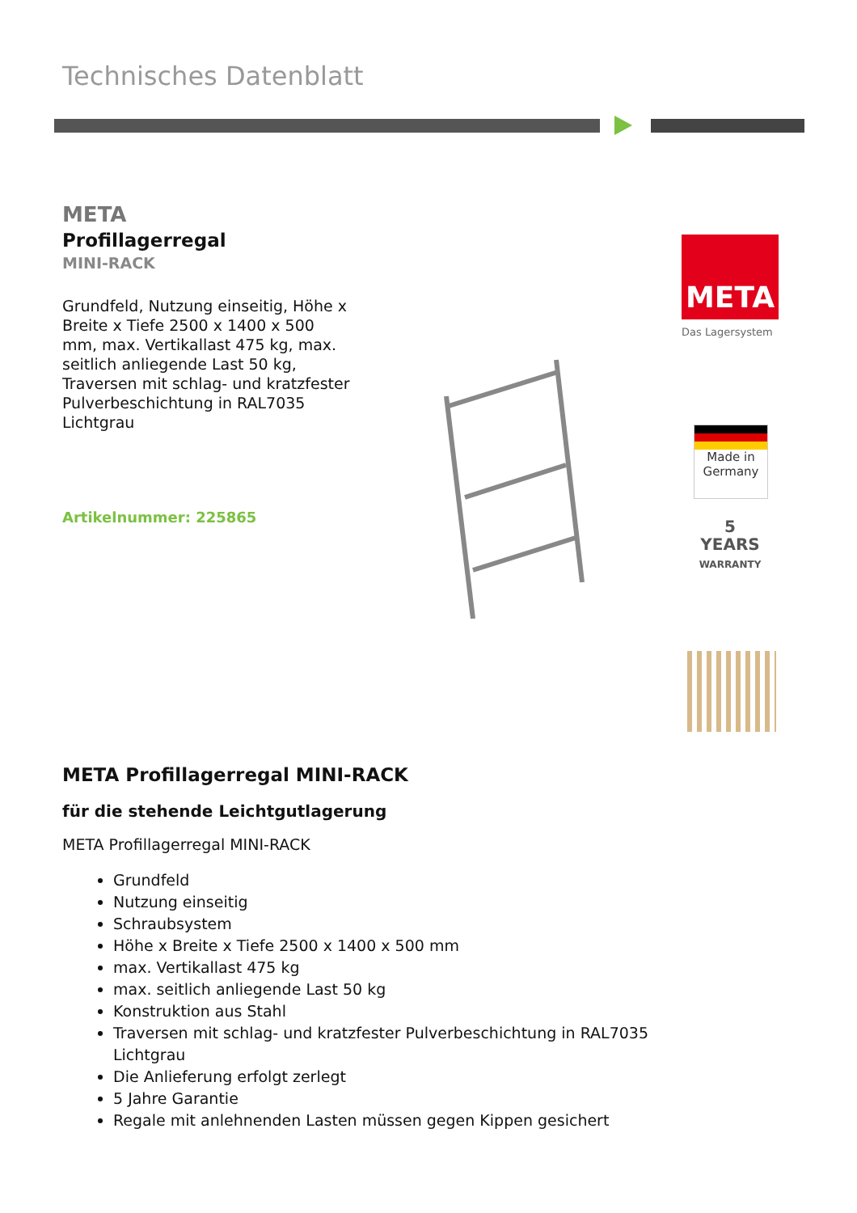Technisches Datenblatt
META
Profillagerregal
MINI-RACK
Grundfeld, Nutzung einseitig, Höhe x Breite x Tiefe 2500 x 1400 x 500 mm, max. Vertikallast 475 kg, max. seitlich anliegende Last 50 kg, Traversen mit schlag- und kratzfester Pulverbeschichtung in RAL7035 Lichtgrau
Artikelnummer: 225865
META
Das Lagersystem
Made in
Germany
5
YEARS
WARRANTY
META Profillagerregal MINI-RACK
für die stehende Leichtgutlagerung
META Profillagerregal MINI-RACK
Grundfeld
Nutzung einseitig
Schraubsystem
Höhe x Breite x Tiefe 2500 x 1400 x 500 mm
max. Vertikallast 475 kg
max. seitlich anliegende Last 50 kg
Konstruktion aus Stahl
Traversen mit schlag- und kratzfester Pulverbeschichtung in RAL7035 Lichtgrau
Die Anlieferung erfolgt zerlegt
5 Jahre Garantie
Regale mit anlehnenden Lasten müssen gegen Kippen gesichert